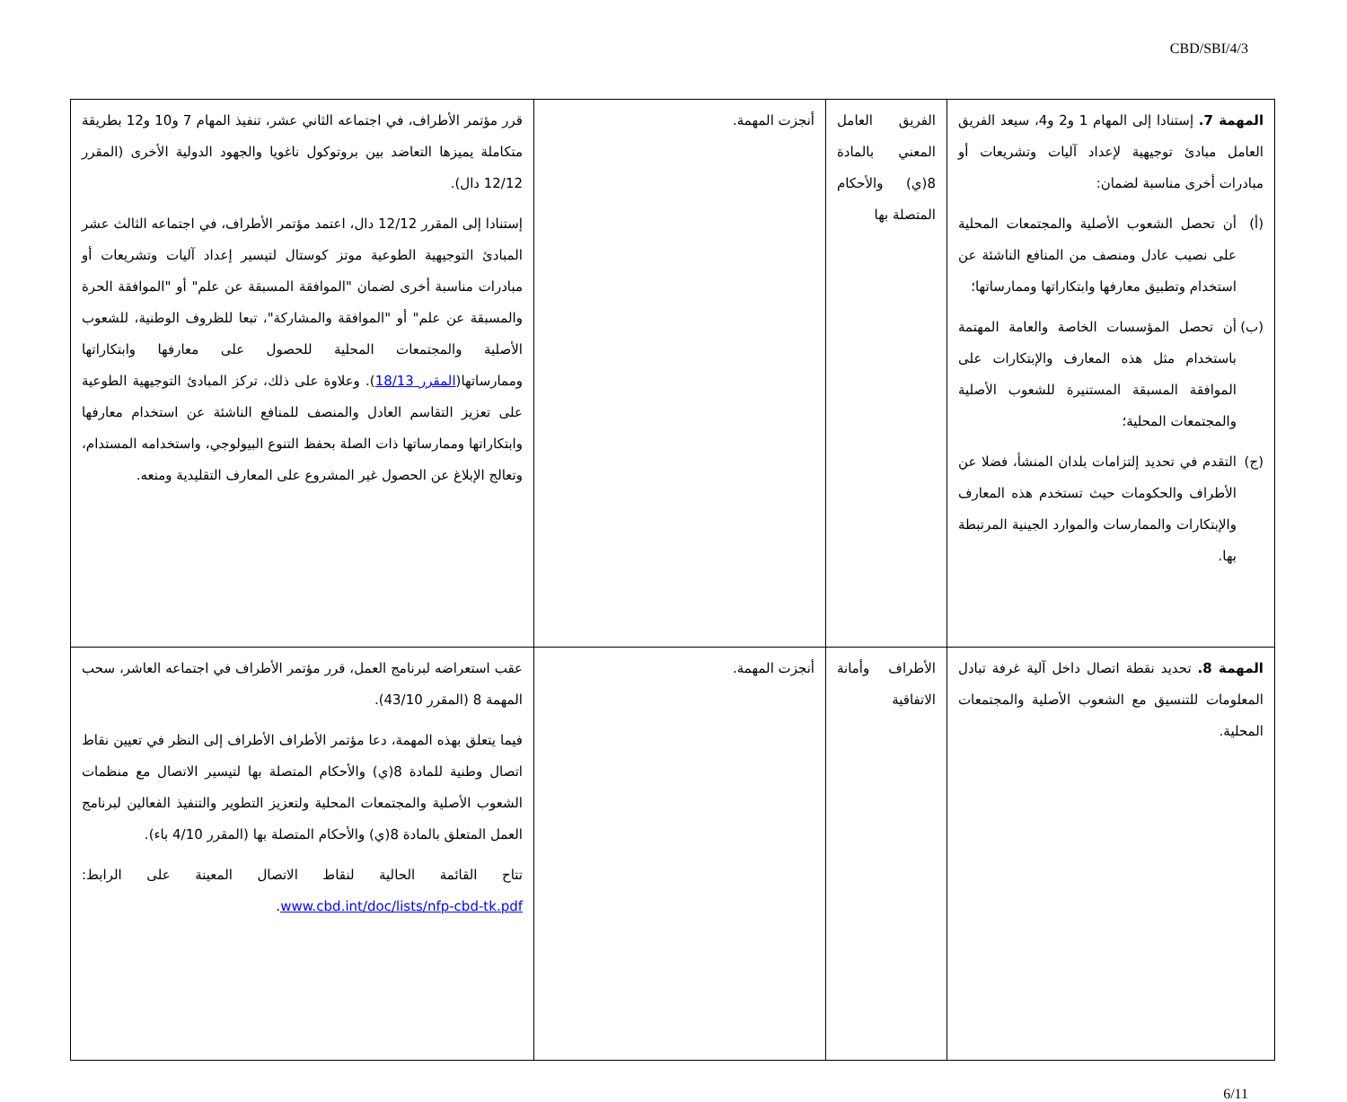CBD/SBI/4/3
| المهمة 7. إستنادا إلى المهام 1 و2 و4، سيعد الفريق العامل مبادئ توجيهية لإعداد آليات وتشريعات أو مبادرات أخرى مناسبة لضمان: (أ) أن تحصل الشعوب الأصلية والمجتمعات المحلية على نصيب عادل ومنصف من المنافع الناشئة عن استخدام وتطبيق معارفها وابتكاراتها وممارساتها؛ (ب) أن تحصل المؤسسات الخاصة والعامة المهتمة باستخدام مثل هذه المعارف والإبتكارات على الموافقة المسبقة المستنيرة للشعوب الأصلية والمجتمعات المحلية؛ (ج) التقدم في تحديد إلتزامات بلدان المنشأ، فضلا عن الأطراف والحكومات حيث تستخدم هذه المعارف والإبتكارات والممارسات والموارد الجينية المرتبطة بها. | الفريق العامل المعني بالمادة 8(ي) والأحكام المتصلة بها | أنجزت المهمة. | قرر مؤتمر الأطراف، في اجتماعه الثاني عشر، تنفيذ المهام 7 و10 و12 بطريقة متكاملة يميزها التعاضد بين بروتوكول ناغويا والجهود الدولية الأخرى (المقرر 12/12 دال). إستنادا إلى المقرر 12/12 دال، اعتمد مؤتمر الأطراف، في اجتماعه الثالث عشر المبادئ التوجيهية الطوعية موتز كوستال لتيسير إعداد آليات وتشريعات أو مبادرات مناسبة أخرى لضمان "الموافقة المسبقة عن علم" أو "الموافقة الحرة والمسبقة عن علم" أو "الموافقة والمشاركة"، تبعا للظروف الوطنية، للشعوب الأصلية والمجتمعات المحلية للحصول على معارفها وابتكاراتها وممارساتها( المقرر 18/13 ). وعلاوة على ذلك، تركز المبادئ التوجيهية الطوعية على تعزيز التقاسم العادل والمنصف للمنافع الناشئة عن استخدام معارفها وابتكاراتها وممارساتها ذات الصلة بحفظ التنوع البيولوجي، واستخدامه المستدام، وتعالج الإبلاغ عن الحصول غير المشروع على المعارف التقليدية ومنعه. |
| المهمة 8. تحديد نقطة اتصال داخل آلية غرفة تبادل المعلومات للتنسيق مع الشعوب الأصلية والمجتمعات المحلية. | الأطراف وأمانة الاتفاقية | أنجزت المهمة. | عقب استعراضه لبرنامج العمل، قرر مؤتمر الأطراف في اجتماعه العاشر، سحب المهمة 8 (المقرر 43/10). فيما يتعلق بهذه المهمة، دعا مؤتمر الأطراف الأطراف إلى النظر في تعيين نقاط اتصال وطنية للمادة 8(ي) والأحكام المتصلة بها لتيسير الاتصال مع منظمات الشعوب الأصلية والمجتمعات المحلية ولتعزيز التطوير والتنفيذ الفعالين لبرنامج العمل المتعلق بالمادة 8(ي) والأحكام المتصلة بها (المقرر 4/10 باء). تتاح القائمة الحالية لنقاط الاتصال المعينة على الرابط: www.cbd.int/doc/lists/nfp-cbd-tk.pdf . |
6/11